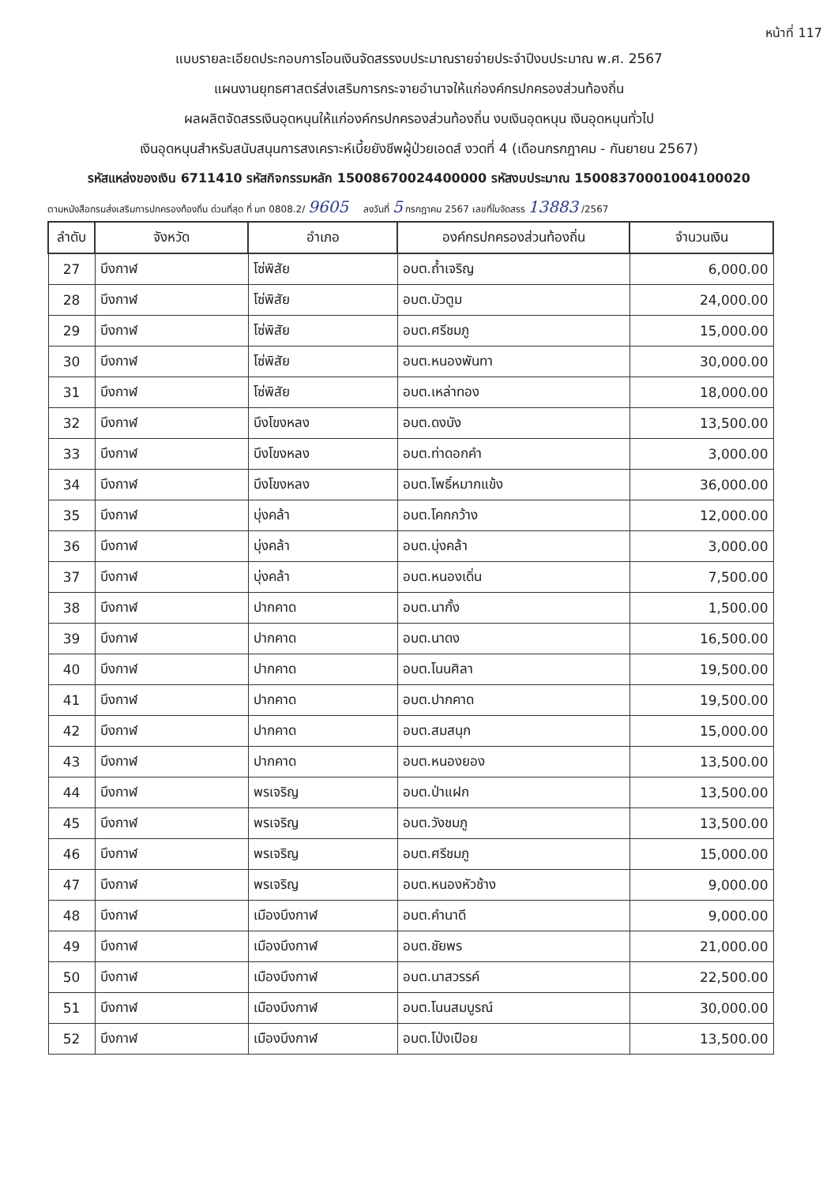หน้าที่ 117
แบบรายละเอียดประกอบการโอนเงินจัดสรรงบประมาณรายจ่ายประจำปีงบประมาณ พ.ศ. 2567
แผนงานยุทธศาสตร์ส่งเสริมการกระจายอำนาจให้แก่องค์กรปกครองส่วนท้องถิ่น
ผลผลิตจัดสรรเงินอุดหนุนให้แก่องค์กรปกครองส่วนท้องถิ่น งบเงินอุดหนุน เงินอุดหนุนทั่วไป
เงินอุดหนุนสำหรับสนับสนุนการสงเคราะห์เบี้ยยังชีพผู้ป่วยเอดส์ งวดที่ 4 (เดือนกรกฎาคม - กันยายน 2567)
รหัสแหล่งของเงิน 6711410 รหัสกิจกรรมหลัก 15008670024400000 รหัสงบประมาณ 15008370001004100020
ตามหนังสือกรมส่งเสริมการปกครองท้องถิ่น ด่วนที่สุด ที่ มท 0808.2/ 9605 ลงวันที่ 5 กรกฎาคม 2567 เลขที่ใบจัดสรร 13883 /2567
| ลำดับ | จังหวัด | อำเภอ | องค์กรปกครองส่วนท้องถิ่น | จำนวนเงิน |
| --- | --- | --- | --- | --- |
| 27 | บึงกาฬ | โซ่พิสัย | อบต.ถ้ำเจริญ | 6,000.00 |
| 28 | บึงกาฬ | โซ่พิสัย | อบต.บัวตูม | 24,000.00 |
| 29 | บึงกาฬ | โซ่พิสัย | อบต.ศรีชมภู | 15,000.00 |
| 30 | บึงกาฬ | โซ่พิสัย | อบต.หนองพันทา | 30,000.00 |
| 31 | บึงกาฬ | โซ่พิสัย | อบต.เหล่าทอง | 18,000.00 |
| 32 | บึงกาฬ | บึงโขงหลง | อบต.ดงบัง | 13,500.00 |
| 33 | บึงกาฬ | บึงโขงหลง | อบต.ท่าดอกคำ | 3,000.00 |
| 34 | บึงกาฬ | บึงโขงหลง | อบต.โพธิ์หมากแข้ง | 36,000.00 |
| 35 | บึงกาฬ | บุ่งคล้า | อบต.โคกกว้าง | 12,000.00 |
| 36 | บึงกาฬ | บุ่งคล้า | อบต.บุ่งคล้า | 3,000.00 |
| 37 | บึงกาฬ | บุ่งคล้า | อบต.หนองเดิ่น | 7,500.00 |
| 38 | บึงกาฬ | ปากคาด | อบต.นากั้ง | 1,500.00 |
| 39 | บึงกาฬ | ปากคาด | อบต.นาดง | 16,500.00 |
| 40 | บึงกาฬ | ปากคาด | อบต.โนนศิลา | 19,500.00 |
| 41 | บึงกาฬ | ปากคาด | อบต.ปากคาด | 19,500.00 |
| 42 | บึงกาฬ | ปากคาด | อบต.สมสนุก | 15,000.00 |
| 43 | บึงกาฬ | ปากคาด | อบต.หนองยอง | 13,500.00 |
| 44 | บึงกาฬ | พรเจริญ | อบต.ป่าแฝก | 13,500.00 |
| 45 | บึงกาฬ | พรเจริญ | อบต.วังชมภู | 13,500.00 |
| 46 | บึงกาฬ | พรเจริญ | อบต.ศรีชมภู | 15,000.00 |
| 47 | บึงกาฬ | พรเจริญ | อบต.หนองหัวช้าง | 9,000.00 |
| 48 | บึงกาฬ | เมืองบึงกาฬ | อบต.คำนาดี | 9,000.00 |
| 49 | บึงกาฬ | เมืองบึงกาฬ | อบต.ชัยพร | 21,000.00 |
| 50 | บึงกาฬ | เมืองบึงกาฬ | อบต.นาสวรรค์ | 22,500.00 |
| 51 | บึงกาฬ | เมืองบึงกาฬ | อบต.โนนสมบูรณ์ | 30,000.00 |
| 52 | บึงกาฬ | เมืองบึงกาฬ | อบต.โป่งเปือย | 13,500.00 |